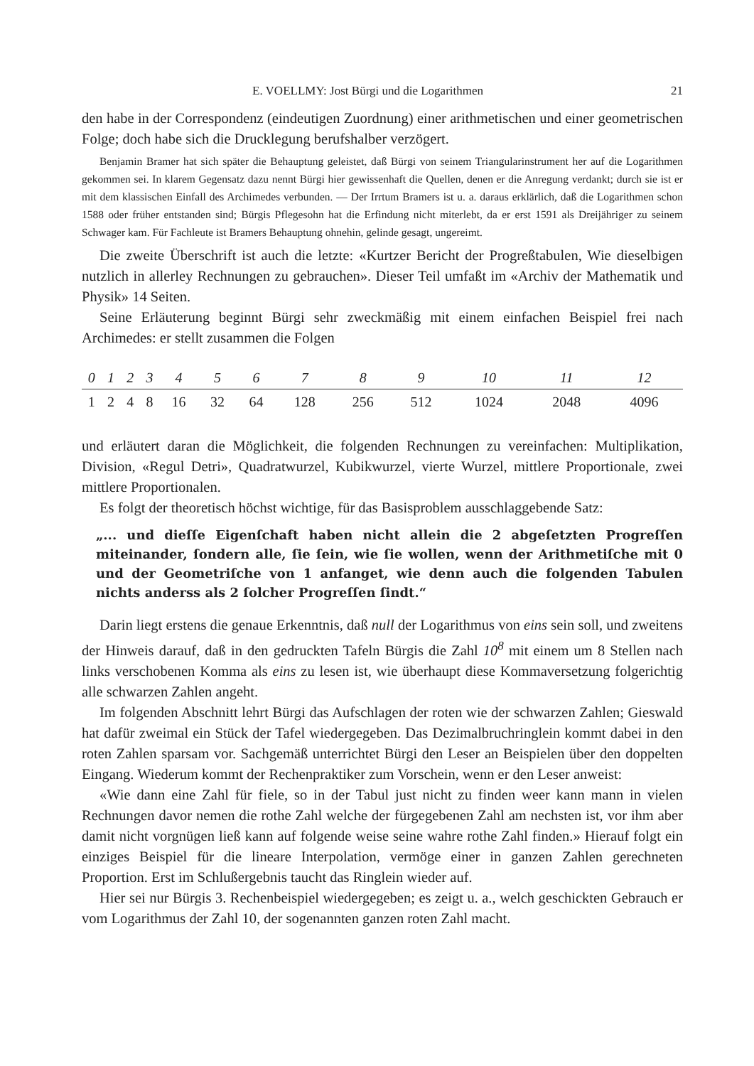E. VOELLMY: Jost Bürgi und die Logarithmen 21
den habe in der Correspondenz (eindeutigen Zuordnung) einer arithmetischen und einer geometrischen Folge; doch habe sich die Drucklegung berufshalber verzögert.
Benjamin Bramer hat sich später die Behauptung geleistet, daß Bürgi von seinem Triangularinstrument her auf die Logarithmen gekommen sei. In klarem Gegensatz dazu nennt Bürgi hier gewissenhaft die Quellen, denen er die Anregung verdankt; durch sie ist er mit dem klassischen Einfall des Archimedes verbunden. — Der Irrtum Bramers ist u. a. daraus erklärlich, daß die Logarithmen schon 1588 oder früher entstanden sind; Bürgis Pflegesohn hat die Erfindung nicht miterlebt, da er erst 1591 als Dreijähriger zu seinem Schwager kam. Für Fachleute ist Bramers Behauptung ohnehin, gelinde gesagt, ungereimt.
Die zweite Überschrift ist auch die letzte: «Kurtzer Bericht der Progreßtabulen, Wie dieselbigen nutzlich in allerley Rechnungen zu gebrauchen». Dieser Teil umfaßt im «Archiv der Mathematik und Physik» 14 Seiten.
Seine Erläuterung beginnt Bürgi sehr zweckmäßig mit einem einfachen Beispiel frei nach Archimedes: er stellt zusammen die Folgen
| 0 | 1 | 2 | 3 | 4 | 5 | 6 | 7 | 8 | 9 | 10 | 11 | 12 |
| --- | --- | --- | --- | --- | --- | --- | --- | --- | --- | --- | --- | --- |
| 1 | 2 | 4 | 8 | 16 | 32 | 64 | 128 | 256 | 512 | 1024 | 2048 | 4096 |
und erläutert daran die Möglichkeit, die folgenden Rechnungen zu vereinfachen: Multiplikation, Division, «Regul Detri», Quadratwurzel, Kubikwurzel, vierte Wurzel, mittlere Proportionale, zwei mittlere Proportionalen.
Es folgt der theoretisch höchst wichtige, für das Basisproblem ausschlaggebende Satz:
„... und dieſſe Eigenſchaft haben nicht allein die 2 abgeſetzten Progreſſen miteinander, ſondern alle, ſie ſein, wie ſie wollen, wenn der Arithmetiſche mit 0 und der Geometriſche von 1 anfanget, wie denn auch die folgenden Tabulen nichts anderss als 2 ſolcher Progreſſen ſindt.“
Darin liegt erstens die genaue Erkenntnis, daß null der Logarithmus von eins sein soll, und zweitens der Hinweis darauf, daß in den gedruckten Tafeln Bürgis die Zahl 10<sup>8</sup> mit einem um 8 Stellen nach links verschobenen Komma als eins zu lesen ist, wie überhaupt diese Kommaversetzung folgerichtig alle schwarzen Zahlen angeht.
Im folgenden Abschnitt lehrt Bürgi das Aufschlagen der roten wie der schwarzen Zahlen; Gieswald hat dafür zweimal ein Stück der Tafel wiedergegeben. Das Dezimalbruchringlein kommt dabei in den roten Zahlen sparsam vor. Sachgemäß unterrichtet Bürgi den Leser an Beispielen über den doppelten Eingang. Wiederum kommt der Rechenpraktiker zum Vorschein, wenn er den Leser anweist:
«Wie dann eine Zahl für fiele, so in der Tabul just nicht zu finden weer kann mann in vielen Rechnungen davor nemen die rothe Zahl welche der fürgegebenen Zahl am nechsten ist, vor ihm aber damit nicht vorgnügen ließ kann auf folgende weise seine wahre rothe Zahl finden.» Hierauf folgt ein einziges Beispiel für die lineare Interpolation, vermöge einer in ganzen Zahlen gerechneten Proportion. Erst im Schlußergebnis taucht das Ringlein wieder auf.
Hier sei nur Bürgis 3. Rechenbeispiel wiedergegeben; es zeigt u. a., welch geschickten Gebrauch er vom Logarithmus der Zahl 10, der sogenannten ganzen roten Zahl macht.